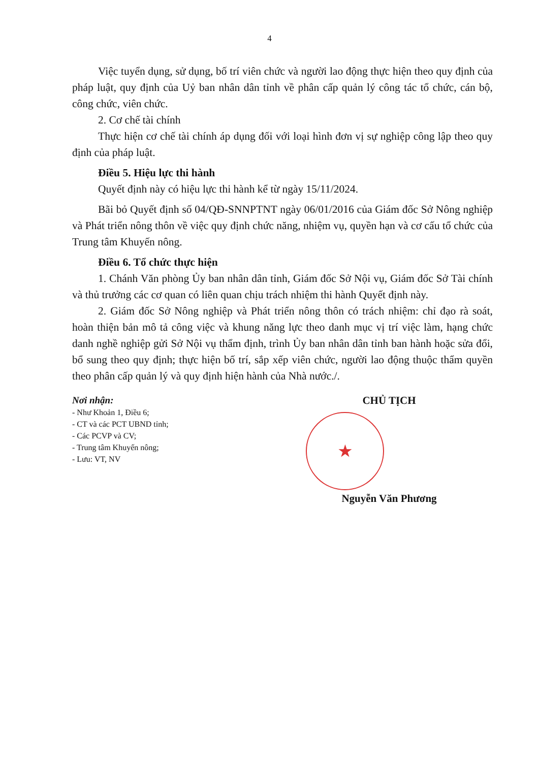4
Việc tuyển dụng, sử dụng, bố trí viên chức và người lao động thực hiện theo quy định của pháp luật, quy định của Uỷ ban nhân dân tỉnh về phân cấp quản lý công tác tổ chức, cán bộ, công chức, viên chức.
2. Cơ chế tài chính
Thực hiện cơ chế tài chính áp dụng đối với loại hình đơn vị sự nghiệp công lập theo quy định của pháp luật.
Điều 5. Hiệu lực thi hành
Quyết định này có hiệu lực thi hành kể từ ngày 15/11/2024.
Bãi bỏ Quyết định số 04/QĐ-SNNPTNT ngày 06/01/2016 của Giám đốc Sở Nông nghiệp và Phát triển nông thôn về việc quy định chức năng, nhiệm vụ, quyền hạn và cơ cấu tổ chức của Trung tâm Khuyến nông.
Điều 6. Tổ chức thực hiện
1. Chánh Văn phòng Ủy ban nhân dân tỉnh, Giám đốc Sở Nội vụ, Giám đốc Sở Tài chính và thủ trưởng các cơ quan có liên quan chịu trách nhiệm thi hành Quyết định này.
2. Giám đốc Sở Nông nghiệp và Phát triển nông thôn có trách nhiệm: chỉ đạo rà soát, hoàn thiện bản mô tả công việc và khung năng lực theo danh mục vị trí việc làm, hạng chức danh nghề nghiệp gửi Sở Nội vụ thẩm định, trình Ủy ban nhân dân tỉnh ban hành hoặc sửa đổi, bổ sung theo quy định; thực hiện bố trí, sắp xếp viên chức, người lao động thuộc thẩm quyền theo phân cấp quản lý và quy định hiện hành của Nhà nước./.
Nơi nhận:
- Như Khoản 1, Điều 6;
- CT và các PCT UBND tỉnh;
- Các PCVP và CV;
- Trung tâm Khuyến nông;
- Lưu: VT, NV
CHỦ TỊCH
★
Nguyễn Văn Phương